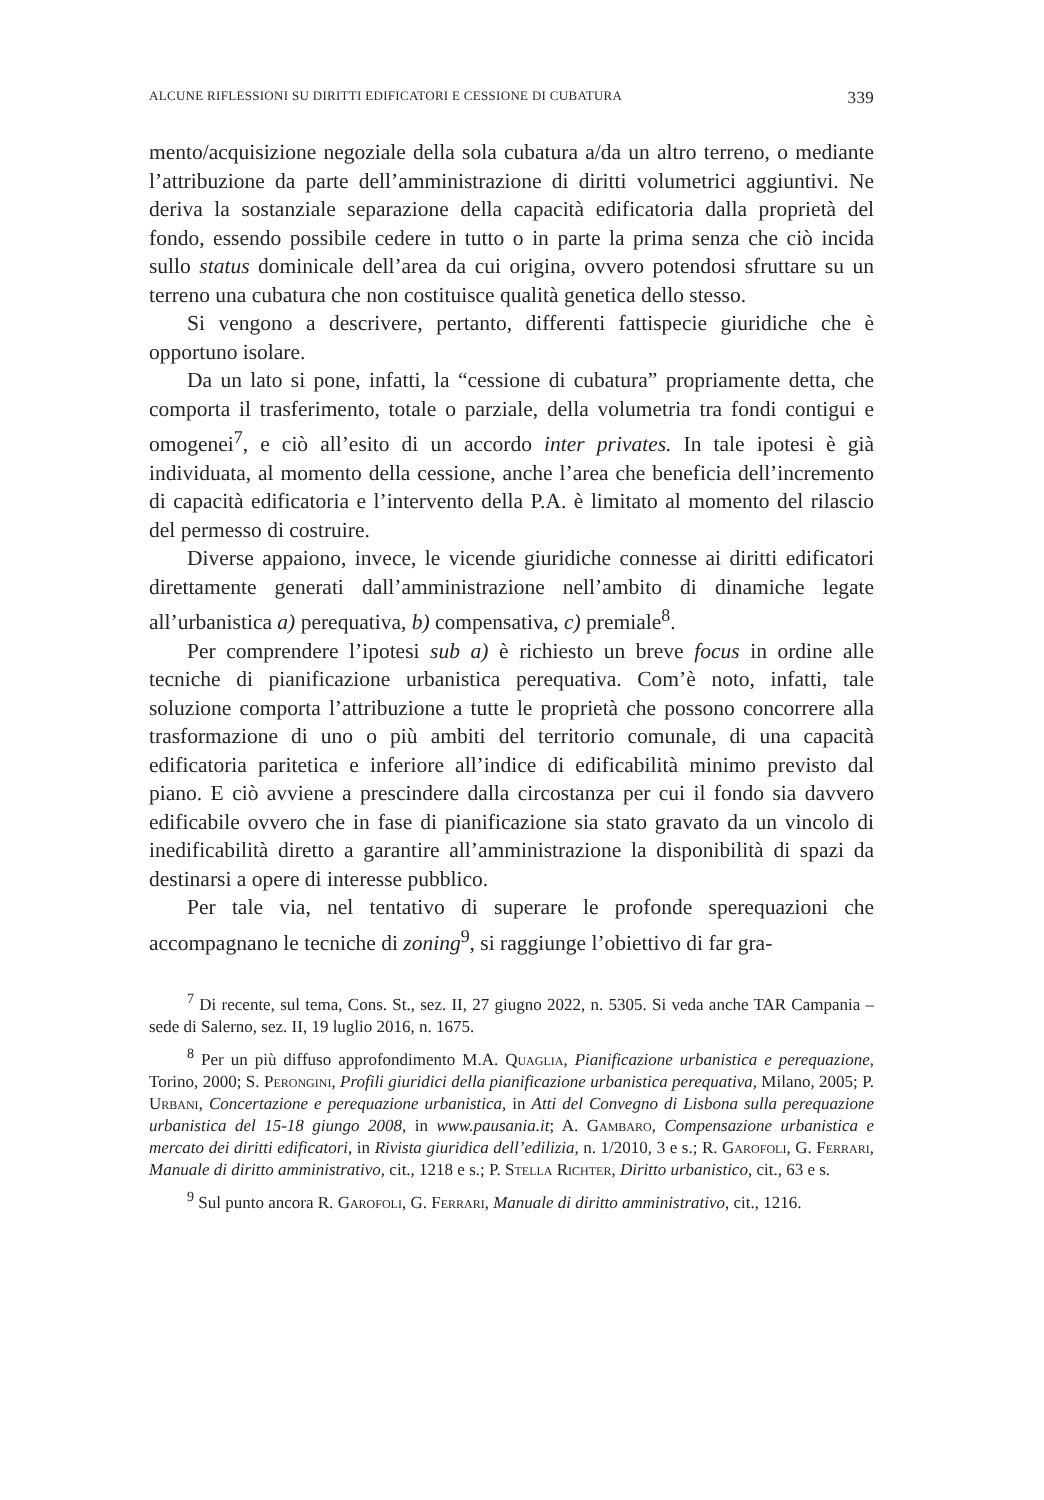ALCUNE RIFLESSIONI SU DIRITTI EDIFICATORI E CESSIONE DI CUBATURA 339
mento/acquisizione negoziale della sola cubatura a/da un altro terreno, o mediante l’attribuzione da parte dell’amministrazione di diritti volumetrici aggiuntivi. Ne deriva la sostanziale separazione della capacità edificatoria dalla proprietà del fondo, essendo possibile cedere in tutto o in parte la prima senza che ciò incida sullo status dominicale dell’area da cui origina, ovvero potendosi sfruttare su un terreno una cubatura che non costituisce qualità genetica dello stesso.
Si vengono a descrivere, pertanto, differenti fattispecie giuridiche che è opportuno isolare.
Da un lato si pone, infatti, la “cessione di cubatura” propriamente detta, che comporta il trasferimento, totale o parziale, della volumetria tra fondi contigui e omogenei<sup>7</sup>, e ciò all’esito di un accordo inter privates. In tale ipotesi è già individuata, al momento della cessione, anche l’area che beneficia dell’incremento di capacità edificatoria e l’intervento della P.A. è limitato al momento del rilascio del permesso di costruire.
Diverse appaiono, invece, le vicende giuridiche connesse ai diritti edificatori direttamente generati dall’amministrazione nell’ambito di dinamiche legate all’urbanistica a) perequativa, b) compensativa, c) premiale<sup>8</sup>.
Per comprendere l’ipotesi sub a) è richiesto un breve focus in ordine alle tecniche di pianificazione urbanistica perequativa. Com’è noto, infatti, tale soluzione comporta l’attribuzione a tutte le proprietà che possono concorrere alla trasformazione di uno o più ambiti del territorio comunale, di una capacità edificatoria paritetica e inferiore all’indice di edificabilità minimo previsto dal piano. E ciò avviene a prescindere dalla circostanza per cui il fondo sia davvero edificabile ovvero che in fase di pianificazione sia stato gravato da un vincolo di inedificabilità diretto a garantire all’amministrazione la disponibilità di spazi da destinarsi a opere di interesse pubblico.
Per tale via, nel tentativo di superare le profonde sperequazioni che accompagnano le tecniche di zoning<sup>9</sup>, si raggiunge l’obiettivo di far gra-
<sup>7</sup> Di recente, sul tema, Cons. St., sez. II, 27 giugno 2022, n. 5305. Si veda anche TAR Campania – sede di Salerno, sez. II, 19 luglio 2016, n. 1675.
<sup>8</sup> Per un più diffuso approfondimento M.A. Quaglia, Pianificazione urbanistica e perequazione, Torino, 2000; S. Perongini, Profili giuridici della pianificazione urbanistica perequativa, Milano, 2005; P. Urbani, Concertazione e perequazione urbanistica, in Atti del Convegno di Lisbona sulla perequazione urbanistica del 15-18 giungo 2008, in www.pausania.it; A. Gambaro, Compensazione urbanistica e mercato dei diritti edificatori, in Rivista giuridica dell’edilizia, n. 1/2010, 3 e s.; R. Garofoli, G. Ferrari, Manuale di diritto amministrativo, cit., 1218 e s.; P. Stella Richter, Diritto urbanistico, cit., 63 e s.
<sup>9</sup> Sul punto ancora R. Garofoli, G. Ferrari, Manuale di diritto amministrativo, cit., 1216.